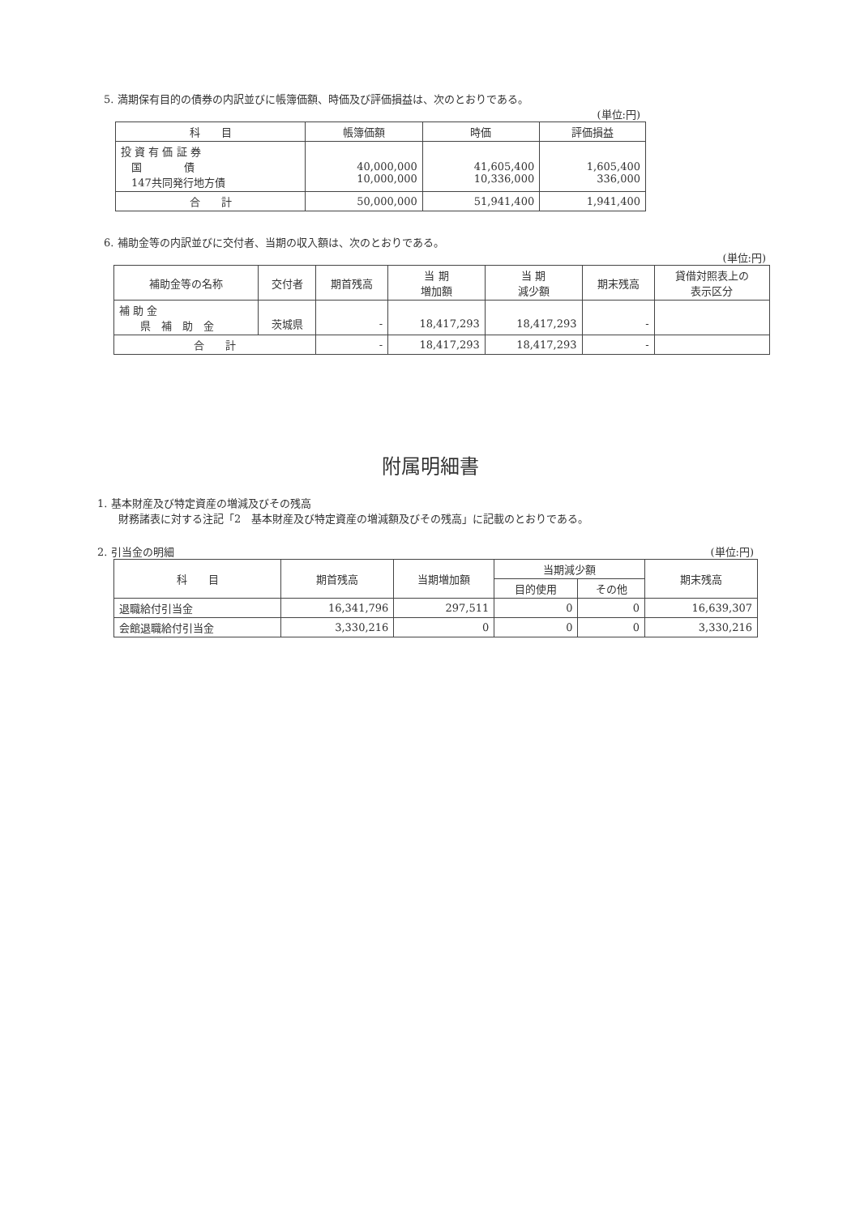5. 満期保有目的の債券の内訳並びに帳簿価額、時価及び評価損益は、次のとおりである。
(単位:円)
| 科 目 | 帳簿価額 | 時価 | 評価損益 |
| --- | --- | --- | --- |
| 投 資 有 価 証 券 国 債 147共同発行地方債 | 40,000,000 10,000,000 | 41,605,400 10,336,000 | 1,605,400 336,000 |
| 合 計 | 50,000,000 | 51,941,400 | 1,941,400 |
6. 補助金等の内訳並びに交付者、当期の収入額は、次のとおりである。
(単位:円)
| 補助金等の名称 | 交付者 | 期首残高 | 当 期 増加額 | 当 期 減少額 | 期末残高 | 貸借対照表上の 表示区分 |
| --- | --- | --- | --- | --- | --- | --- |
| 補 助 金 県 補 助 金 | 茨城県 | - | 18,417,293 | 18,417,293 | - | |
| 合 計 | | - | 18,417,293 | 18,417,293 | - | |
附属明細書
1. 基本財産及び特定資産の増減及びその残高
　　財務諸表に対する注記「2　基本財産及び特定資産の増減額及びその残高」に記載のとおりである。
2. 引当金の明細 (単位:円)
| 科 目 | 期首残高 | 当期増加額 | 当期減少額 | | 期末残高 |
| --- | --- | --- | --- | --- | --- |
| | | | 目的使用 | その他 | |
| 退職給付引当金 | 16,341,796 | 297,511 | 0 | 0 | 16,639,307 |
| 会館退職給付引当金 | 3,330,216 | 0 | 0 | 0 | 3,330,216 |